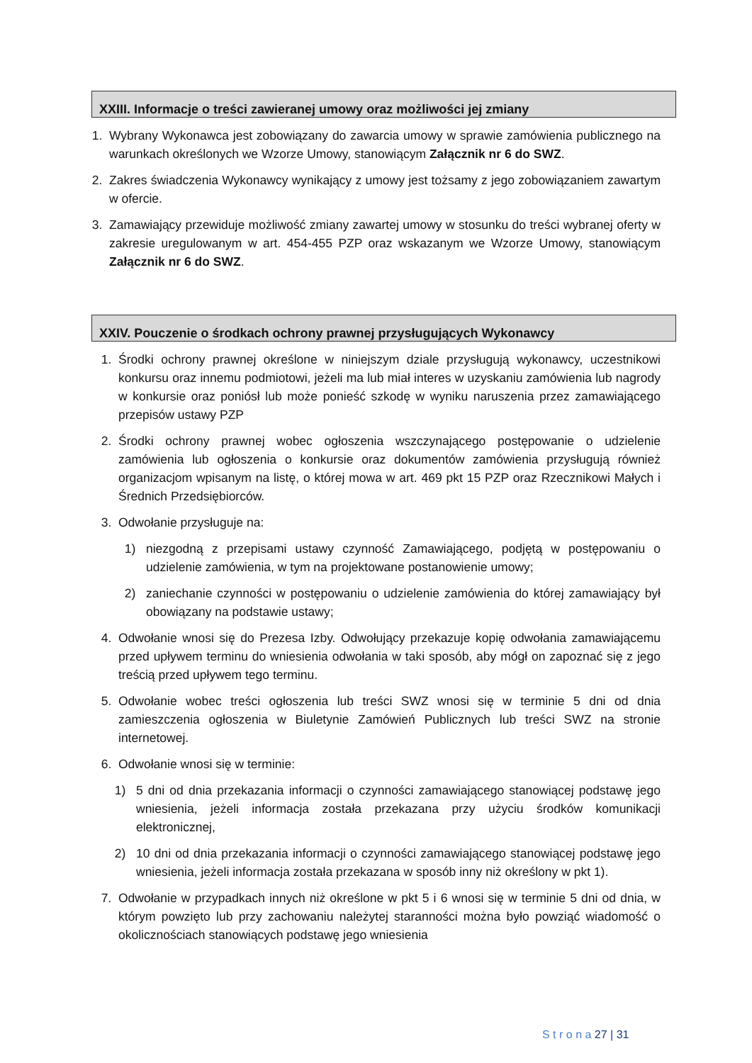XXIII. Informacje o treści zawieranej umowy oraz możliwości jej zmiany
1. Wybrany Wykonawca jest zobowiązany do zawarcia umowy w sprawie zamówienia publicznego na warunkach określonych we Wzorze Umowy, stanowiącym Załącznik nr 6 do SWZ.
2. Zakres świadczenia Wykonawcy wynikający z umowy jest tożsamy z jego zobowiązaniem zawartym w ofercie.
3. Zamawiający przewiduje możliwość zmiany zawartej umowy w stosunku do treści wybranej oferty w zakresie uregulowanym w art. 454-455 PZP oraz wskazanym we Wzorze Umowy, stanowiącym Załącznik nr 6 do SWZ.
XXIV. Pouczenie o środkach ochrony prawnej przysługujących Wykonawcy
1. Środki ochrony prawnej określone w niniejszym dziale przysługują wykonawcy, uczestnikowi konkursu oraz innemu podmiotowi, jeżeli ma lub miał interes w uzyskaniu zamówienia lub nagrody w konkursie oraz poniósł lub może ponieść szkodę w wyniku naruszenia przez zamawiającego przepisów ustawy PZP
2. Środki ochrony prawnej wobec ogłoszenia wszczynającego postępowanie o udzielenie zamówienia lub ogłoszenia o konkursie oraz dokumentów zamówienia przysługują również organizacjom wpisanym na listę, o której mowa w art. 469 pkt 15 PZP oraz Rzecznikowi Małych i Średnich Przedsiębiorców.
3. Odwołanie przysługuje na:
1) niezgodną z przepisami ustawy czynność Zamawiającego, podjętą w postępowaniu o udzielenie zamówienia, w tym na projektowane postanowienie umowy;
2) zaniechanie czynności w postępowaniu o udzielenie zamówienia do której zamawiający był obowiązany na podstawie ustawy;
4. Odwołanie wnosi się do Prezesa Izby. Odwołujący przekazuje kopię odwołania zamawiającemu przed upływem terminu do wniesienia odwołania w taki sposób, aby mógł on zapoznać się z jego treścią przed upływem tego terminu.
5. Odwołanie wobec treści ogłoszenia lub treści SWZ wnosi się w terminie 5 dni od dnia zamieszczenia ogłoszenia w Biuletynie Zamówień Publicznych lub treści SWZ na stronie internetowej.
6. Odwołanie wnosi się w terminie:
1) 5 dni od dnia przekazania informacji o czynności zamawiającego stanowiącej podstawę jego wniesienia, jeżeli informacja została przekazana przy użyciu środków komunikacji elektronicznej,
2) 10 dni od dnia przekazania informacji o czynności zamawiającego stanowiącej podstawę jego wniesienia, jeżeli informacja została przekazana w sposób inny niż określony w pkt 1).
7. Odwołanie w przypadkach innych niż określone w pkt 5 i 6 wnosi się w terminie 5 dni od dnia, w którym powzięto lub przy zachowaniu należytej staranności można było powziąć wiadomość o okolicznościach stanowiących podstawę jego wniesienia
S t r o n a 27 | 31